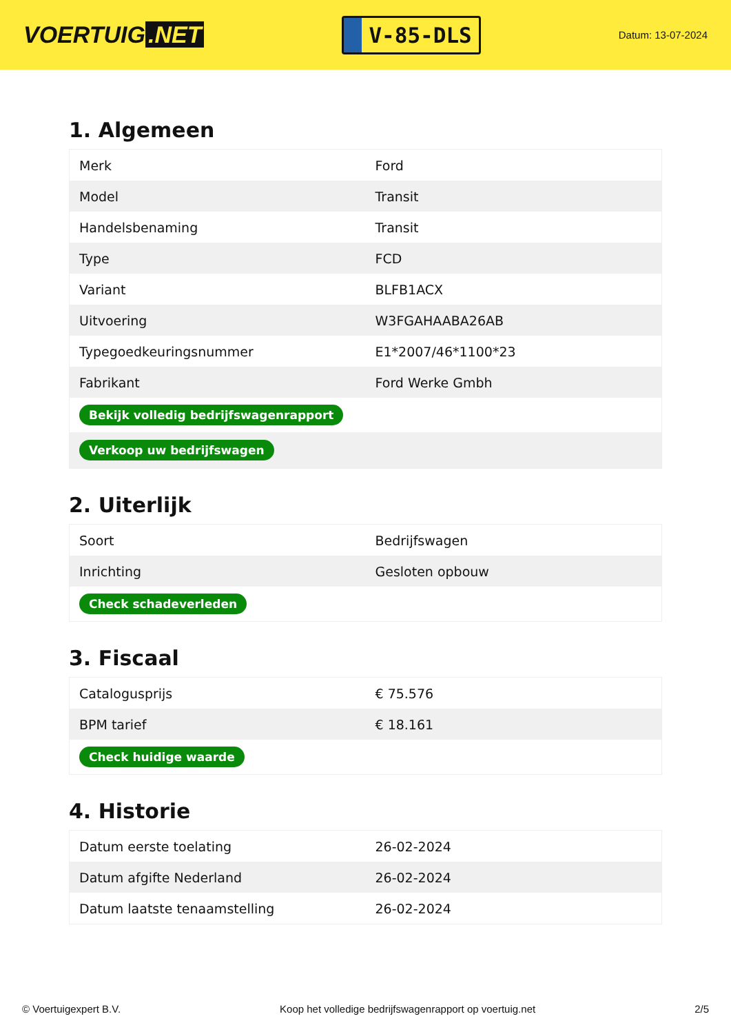VOERTUIG.NET
V-85-DLS
Datum: 13-07-2024
1. Algemeen
| Merk | Ford |
| Model | Transit |
| Handelsbenaming | Transit |
| Type | FCD |
| Variant | BLFB1ACX |
| Uitvoering | W3FGAHAABA26AB |
| Typegoedkeuringsnummer | E1*2007/46*1100*23 |
| Fabrikant | Ford Werke Gmbh |
| Bekijk volledig bedrijfswagenrapport | |
| Verkoop uw bedrijfswagen | |
2. Uiterlijk
| Soort | Bedrijfswagen |
| Inrichting | Gesloten opbouw |
| Check schadeverleden | |
3. Fiscaal
| Catalogusprijs | € 75.576 |
| BPM tarief | € 18.161 |
| Check huidige waarde | |
4. Historie
| Datum eerste toelating | 26-02-2024 |
| Datum afgifte Nederland | 26-02-2024 |
| Datum laatste tenaamstelling | 26-02-2024 |
© Voertuigexpert B.V. Koop het volledige bedrijfswagenrapport op voertuig.net 2/5